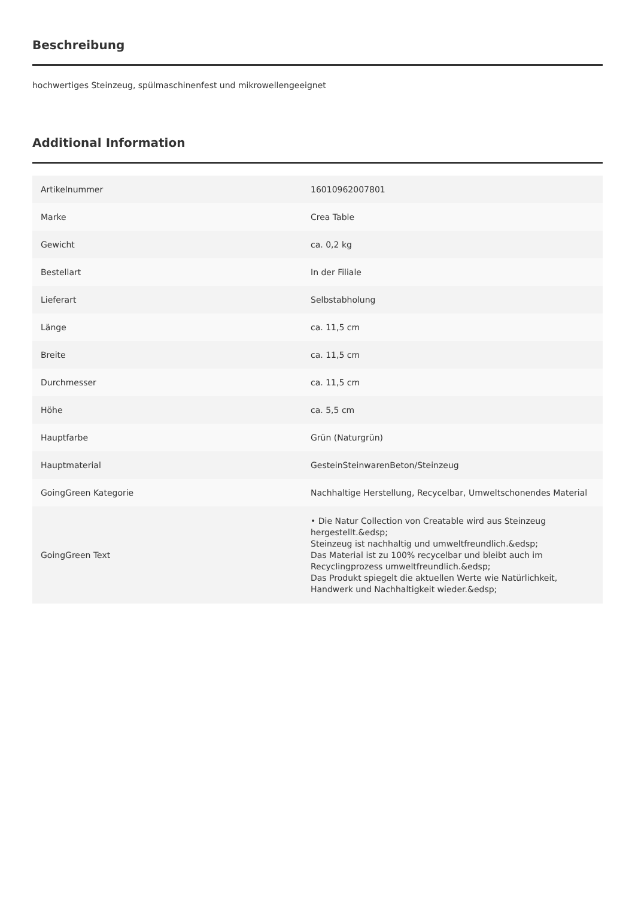Beschreibung
hochwertiges Steinzeug, spülmaschinenfest und mikrowellengeeignet
Additional Information
| Artikelnummer | 16010962007801 |
| Marke | Crea Table |
| Gewicht | ca. 0,2 kg |
| Bestellart | In der Filiale |
| Lieferart | Selbstabholung |
| Länge | ca. 11,5 cm |
| Breite | ca. 11,5 cm |
| Durchmesser | ca. 11,5 cm |
| Höhe | ca. 5,5 cm |
| Hauptfarbe | Grün (Naturgrün) |
| Hauptmaterial | GesteinSteinwarenBeton/Steinzeug |
| GoingGreen Kategorie | Nachhaltige Herstellung, Recycelbar, Umweltschonendes Material |
| GoingGreen Text | • Die Natur Collection von Creatable wird aus Steinzeug hergestellt.&edsp; Steinzeug ist nachhaltig und umweltfreundlich.&edsp; Das Material ist zu 100% recycelbar und bleibt auch im Recyclingprozess umweltfreundlich.&edsp; Das Produkt spiegelt die aktuellen Werte wie Natürlichkeit, Handwerk und Nachhaltigkeit wieder.&edsp; |